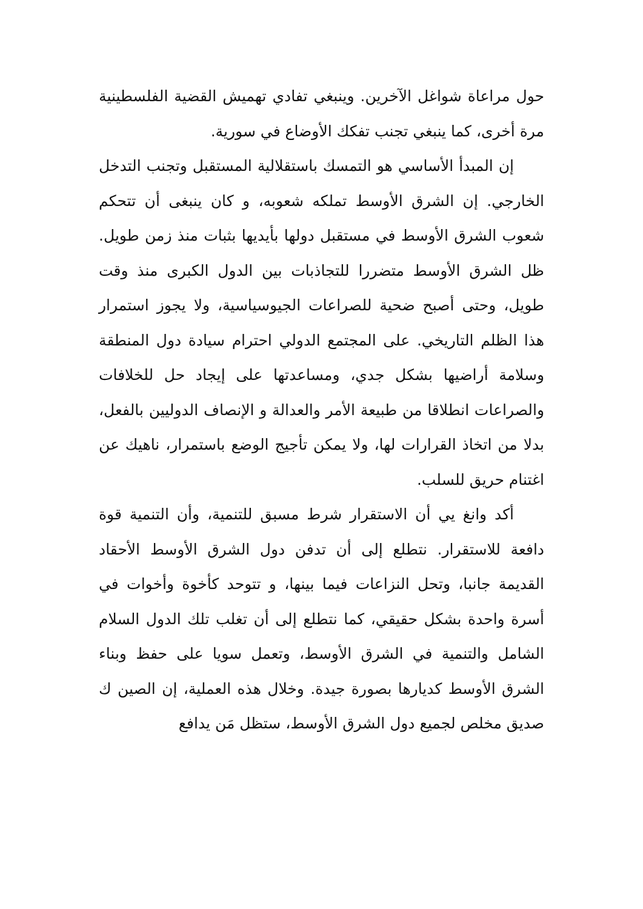حول مراعاة شواغل الآخرين. وينبغي تفادي تهميش القضية الفلسطينية مرة أخرى، كما ينبغي تجنب تفكك الأوضاع في سورية.
إن المبدأ الأساسي هو التمسك باستقلالية المستقبل وتجنب التدخل الخارجي. إن الشرق الأوسط تملكه شعوبه، و كان ينبغى أن تتحكم شعوب الشرق الأوسط في مستقبل دولها بأيديها بثبات منذ زمن طويل. ظل الشرق الأوسط متضررا للتجاذبات بين الدول الكبرى منذ وقت طويل، وحتى أصبح ضحية للصراعات الجيوسياسية، ولا يجوز استمرار هذا الظلم التاريخي. على المجتمع الدولي احترام سيادة دول المنطقة وسلامة أراضيها بشكل جدي، ومساعدتها على إيجاد حل للخلافات والصراعات انطلاقا من طبيعة الأمر والعدالة و الإنصاف الدوليين بالفعل، بدلا من اتخاذ القرارات لها، ولا يمكن تأجيج الوضع باستمرار، ناهيك عن اغتنام حريق للسلب.
أكد وانغ يي أن الاستقرار شرط مسبق للتنمية، وأن التنمية قوة دافعة للاستقرار. نتطلع إلى أن تدفن دول الشرق الأوسط الأحقاد القديمة جانبا، وتحل النزاعات فيما بينها، و تتوحد كأخوة وأخوات في أسرة واحدة بشكل حقيقي، كما نتطلع إلى أن تغلب تلك الدول السلام الشامل والتنمية في الشرق الأوسط، وتعمل سويا على حفظ وبناء الشرق الأوسط كديارها بصورة جيدة. وخلال هذه العملية، إن الصين ك صديق مخلص لجميع دول الشرق الأوسط، ستظل مَن يدافع